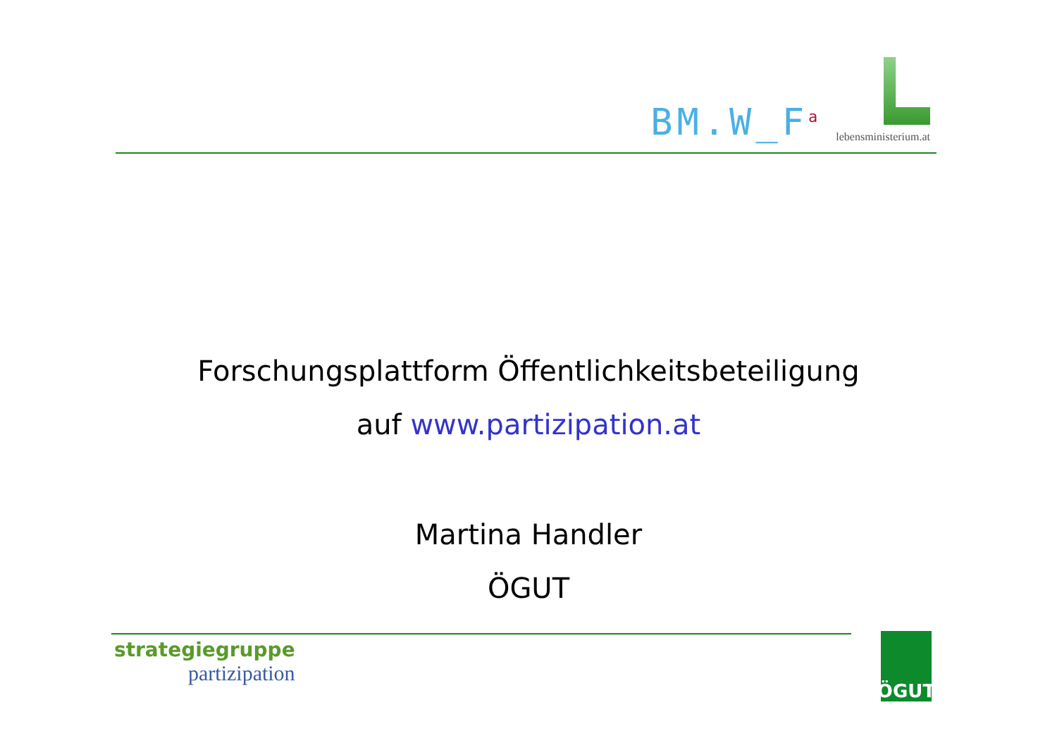BM.W_F<sup>a</sup>
lebensministerium.at
Forschungsplattform Öffentlichkeitsbeteiligung
auf www.partizipation.at
Martina Handler
ÖGUT
strategiegruppe
partizipation
ÖGUT